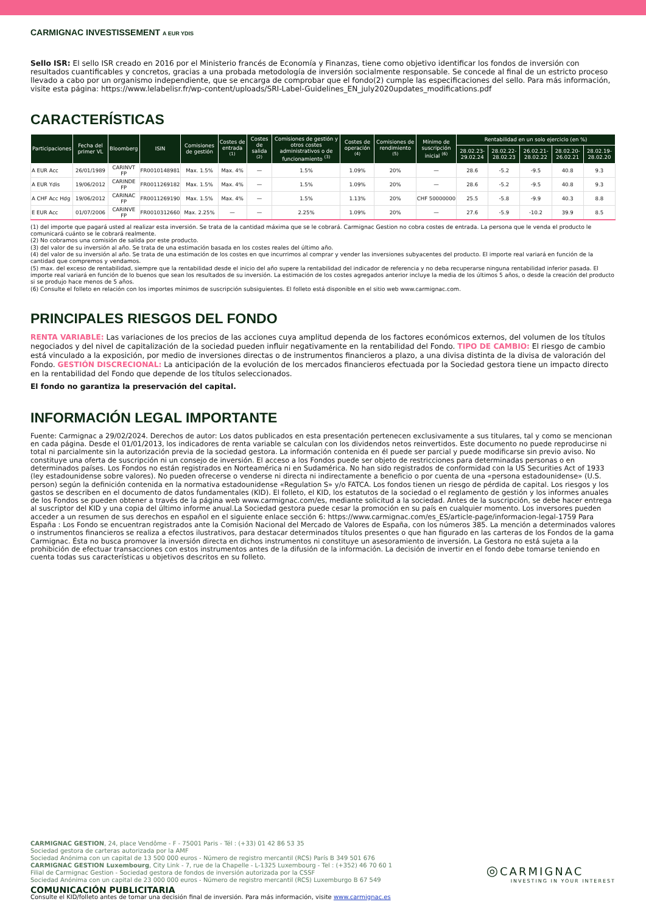CARMIGNAC INVESTISSEMENT A EUR YDIS
Sello ISR: El sello ISR creado en 2016 por el Ministerio francés de Economía y Finanzas, tiene como objetivo identificar los fondos de inversión con resultados cuantificables y concretos, gracias a una probada metodología de inversión socialmente responsable. Se concede al final de un estricto proceso llevado a cabo por un organismo independiente, que se encarga de comprobar que el fondo(2) cumple las especificaciones del sello. Para más información, visite esta página: https://www.lelabelisr.fr/wp-content/uploads/SRI-Label-Guidelines_EN_july2020updates_modifications.pdf
CARACTERÍSTICAS
| Participaciones | Fecha del primer VL | Bloomberg | ISIN | Comisiones de gestión | Costes de entrada <sup>(1)</sup> | Costes de salida <sup>(2)</sup> | Comisiones de gestión y otros costes administrativos o de funcionamiento <sup>(3)</sup> | Costes de operación <sup>(4)</sup> | Comisiones de rendimiento <sup>(5)</sup> | Mínimo de suscripción inicial <sup>(6)</sup> | Rentabilidad en un solo ejercicio (en %) | | | | |
| --- | --- | --- | --- | --- | --- | --- | --- | --- | --- | --- | --- | --- | --- | --- | --- |
| | | | | | | | | | | | 28.02.23- 29.02.24 | 28.02.22- 28.02.23 | 26.02.21- 28.02.22 | 28.02.20- 26.02.21 | 28.02.19- 28.02.20 |
| A EUR Acc | 26/01/1989 | CARINVT FP | FR0010148981 | Max. 1.5% | Max. 4% | — | 1.5% | 1.09% | 20% | — | 28.6 | -5.2 | -9.5 | 40.8 | 9.3 |
| A EUR Ydis | 19/06/2012 | CARINDE FP | FR0011269182 | Max. 1.5% | Max. 4% | — | 1.5% | 1.09% | 20% | — | 28.6 | -5.2 | -9.5 | 40.8 | 9.3 |
| A CHF Acc Hdg | 19/06/2012 | CARINAC FP | FR0011269190 | Max. 1.5% | Max. 4% | — | 1.5% | 1.13% | 20% | CHF 50000000 | 25.5 | -5.8 | -9.9 | 40.3 | 8.8 |
| E EUR Acc | 01/07/2006 | CARINVE FP | FR0010312660 | Max. 2.25% | — | — | 2.25% | 1.09% | 20% | — | 27.6 | -5.9 | -10.2 | 39.9 | 8.5 |
(1) del importe que pagará usted al realizar esta inversión. Se trata de la cantidad máxima que se le cobrará. Carmignac Gestion no cobra costes de entrada. La persona que le venda el producto le comunicará cuánto se le cobrará realmente.
(2) No cobramos una comisión de salida por este producto.
(3) del valor de su inversión al año. Se trata de una estimación basada en los costes reales del último año.
(4) del valor de su inversión al año. Se trata de una estimación de los costes en que incurrimos al comprar y vender las inversiones subyacentes del producto. El importe real variará en función de la cantidad que compremos y vendamos.
(5) max. del exceso de rentabilidad, siempre que la rentabilidad desde el inicio del año supere la rentabilidad del indicador de referencia y no deba recuperarse ninguna rentabilidad inferior pasada. El importe real variará en función de lo buenos que sean los resultados de su inversión. La estimación de los costes agregados anterior incluye la media de los últimos 5 años, o desde la creación del producto si se produjo hace menos de 5 años.
(6) Consulte el folleto en relación con los importes mínimos de suscripción subsiguientes. El folleto está disponible en el sitio web www.carmignac.com.
PRINCIPALES RIESGOS DEL FONDO
RENTA VARIABLE: Las variaciones de los precios de las acciones cuya amplitud dependa de los factores económicos externos, del volumen de los títulos negociados y del nivel de capitalización de la sociedad pueden influir negativamente en la rentabilidad del Fondo. TIPO DE CAMBIO: El riesgo de cambio está vinculado a la exposición, por medio de inversiones directas o de instrumentos financieros a plazo, a una divisa distinta de la divisa de valoración del Fondo. GESTIÓN DISCRECIONAL: La anticipación de la evolución de los mercados financieros efectuada por la Sociedad gestora tiene un impacto directo en la rentabilidad del Fondo que depende de los títulos seleccionados.
El fondo no garantiza la preservación del capital.
INFORMACIÓN LEGAL IMPORTANTE
Fuente: Carmignac a 29/02/2024. Derechos de autor: Los datos publicados en esta presentación pertenecen exclusivamente a sus titulares, tal y como se mencionan en cada página. Desde el 01/01/2013, los indicadores de renta variable se calculan con los dividendos netos reinvertidos. Este documento no puede reproducirse ni total ni parcialmente sin la autorización previa de la sociedad gestora. La información contenida en él puede ser parcial y puede modificarse sin previo aviso. No constituye una oferta de suscripción ni un consejo de inversión. El acceso a los Fondos puede ser objeto de restricciones para determinadas personas o en determinados países. Los Fondos no están registrados en Norteamérica ni en Sudamérica. No han sido registrados de conformidad con la US Securities Act of 1933 (ley estadounidense sobre valores). No pueden ofrecerse o venderse ni directa ni indirectamente a beneficio o por cuenta de una «persona estadounidense» (U.S. person) según la definición contenida en la normativa estadounidense «Regulation S» y/o FATCA. Los fondos tienen un riesgo de pérdida de capital. Los riesgos y los gastos se describen en el documento de datos fundamentales (KID). El folleto, el KID, los estatutos de la sociedad o el reglamento de gestión y los informes anuales de los Fondos se pueden obtener a través de la página web www.carmignac.com/es, mediante solicitud a la sociedad. Antes de la suscripción, se debe hacer entrega al suscriptor del KID y una copia del último informe anual.La Sociedad gestora puede cesar la promoción en su país en cualquier momento. Los inversores pueden acceder a un resumen de sus derechos en español en el siguiente enlace sección 6: https://www.carmignac.com/es_ES/article-page/informacion-legal-1759 Para España : Los Fondo se encuentran registrados ante la Comisión Nacional del Mercado de Valores de España, con los números 385. La mención a determinados valores o instrumentos financieros se realiza a efectos ilustrativos, para destacar determinados títulos presentes o que han figurado en las carteras de los Fondos de la gama Carmignac. Ésta no busca promover la inversión directa en dichos instrumentos ni constituye un asesoramiento de inversión. La Gestora no está sujeta a la prohibición de efectuar transacciones con estos instrumentos antes de la difusión de la información. La decisión de invertir en el fondo debe tomarse teniendo en cuenta todas sus características u objetivos descritos en su folleto.
CARMIGNAC GESTION, 24, place Vendôme - F - 75001 Paris - Tél : (+33) 01 42 86 53 35
Sociedad gestora de carteras autorizada por la AMF
Sociedad Anónima con un capital de 13 500 000 euros - Número de registro mercantil (RCS) París B 349 501 676
CARMIGNAC GESTION Luxembourg, City Link - 7, rue de la Chapelle - L-1325 Luxembourg - Tel : (+352) 46 70 60 1
Filial de Carmignac Gestion - Sociedad gestora de fondos de inversión autorizada por la CSSF
Sociedad Anónima con un capital de 23 000 000 euros - Número de registro mercantil (RCS) Luxemburgo B 67 549
COMUNICACIÓN PUBLICITARIA
Consulte el KID/folleto antes de tomar una decisión final de inversión. Para más información, visite www.carmignac.es
◎ CARMIGNAC
INVESTING IN YOUR INTEREST